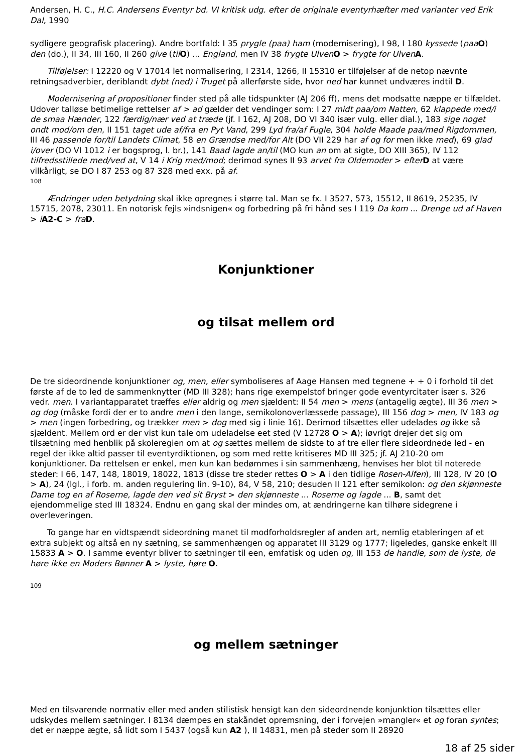Andersen, H. C., H.C. Andersens Eventyr bd. VI kritisk udg. efter de originale eventyrhæfter med varianter ved Erik Dal, 1990
sydligere geografisk placering). Andre bortfald: I 35 prygle (paa) ham (modernisering), I 98, I 180 kyssede (paa O) den (do.), II 34, III 160, II 260 give (til O) ... England, men IV 38 frygte Ulven O > frygte for Ulven A.
Tilføjelser: I 12220 og V 17014 let normalisering, I 2314, 1266, II 15310 er tilføjelser af de netop nævnte retningsadverbier, deriblandt dybt (ned) i Truget på allerførste side, hvor ned har kunnet undværes indtil D.
Modernisering af propositioner finder sted på alle tidspunkter (AJ 206 ff), mens det modsatte næppe er tilfældet. Udover talløse betimelige rettelser af > ad gælder det vendinger som: I 27 midt paa/om Natten, 62 klappede med/i de smaa Hænder, 122 færdig/nær ved at træde (jf. I 162, AJ 208, DO VI 340 især vulg. eller dial.), 183 sige noget ondt mod/om den, II 151 taget ude af/fra en Pyt Vand, 299 Lyd fra/af Fugle, 304 holde Maade paa/med Rigdommen, III 46 passende for/til Landets Climat, 58 en Grændse med/for Alt (DO VII 229 har af og for men ikke med), 69 glad i/over (DO VI 1012 i er bogsprog, l. br.), 141 Baad lagde an/til (MO kun an om at sigte, DO XIII 365), IV 112 tilfredsstillede med/ved at, V 14 i Krig med/mod; derimod synes II 93 arvet fra Oldemoder > efter D at være vilkårligt, se DO I 87 253 og 87 328 med exx. på af.
108
Ændringer uden betydning skal ikke opregnes i større tal. Man se fx. I 3527, 573, 15512, II 8619, 25235, IV 15715, 2078, 23011. En notorisk fejls »indsnigen« og forbedring på fri hånd ses I 119 Da kom ... Drenge ud af Haven > iA2-C > fra D.
Konjunktioner
og tilsat mellem ord
De tre sideordnende konjunktioner og, men, eller symboliseres af Aage Hansen med tegnene + ÷ 0 i forhold til det første af de to led de sammenknytter (MD III 328); hans rige exempelstof bringer gode eventyrcitater især s. 326 vedr. men. I variantapparatet træffes eller aldrig og men sjældent: II 54 men > mens (antagelig ægte), III 36 men > og dog (måske fordi der er to andre men i den lange, semikolonoverlæssede passage), III 156 dog > men, IV 183 og > men (ingen forbedring, og trækker men > dog med sig i linie 16). Derimod tilsættes eller udelades og ikke så sjældent. Mellem ord er der vist kun tale om udeladelse eet sted (V 12728 O > A); iøvrigt drejer det sig om tilsætning med henblik på skoleregien om at og sættes mellem de sidste to af tre eller flere sideordnede led - en regel der ikke altid passer til eventyrdiktionen, og som med rette kritiseres MD III 325; jf. AJ 210-20 om konjunktioner. Da rettelsen er enkel, men kun kan bedømmes i sin sammenhæng, henvises her blot til noterede steder: I 66, 147, 148, 18019, 18022, 1813 (disse tre steder rettes O > A i den tidlige Rosen-Alfen), III 128, IV 20 (O > A), 24 (lgl., i forb. m. anden regulering lin. 9-10), 84, V 58, 210; desuden II 121 efter semikolon: og den skjønneste Dame tog en af Roserne, lagde den ved sit Bryst > den skjønneste ... Roserne og lagde ... B, samt det ejendommelige sted III 18324. Endnu en gang skal der mindes om, at ændringerne kan tilhøre sidegrene i overleveringen.
To gange har en vidtspændt sideordning manet til modforholdsregler af anden art, nemlig etableringen af et extra subjekt og altså en ny sætning, se sammenhængen og apparatet III 3129 og 1777; ligeledes, ganske enkelt III 15833 A > O. I samme eventyr bliver to sætninger til een, emfatisk og uden og, III 153 de handle, som de lyste, de høre ikke en Moders Bønner A > lyste, høre O.
109
og mellem sætninger
Med en tilsvarende normativ eller med anden stilistisk hensigt kan den sideordnende konjunktion tilsættes eller udskydes mellem sætninger. I 8134 dæmpes en stakåndet opremsning, der i forvejen »mangler« et og foran syntes; det er næppe ægte, så lidt som I 5437 (også kun A2 ), II 14831, men på steder som II 28920
18 af 25 sider